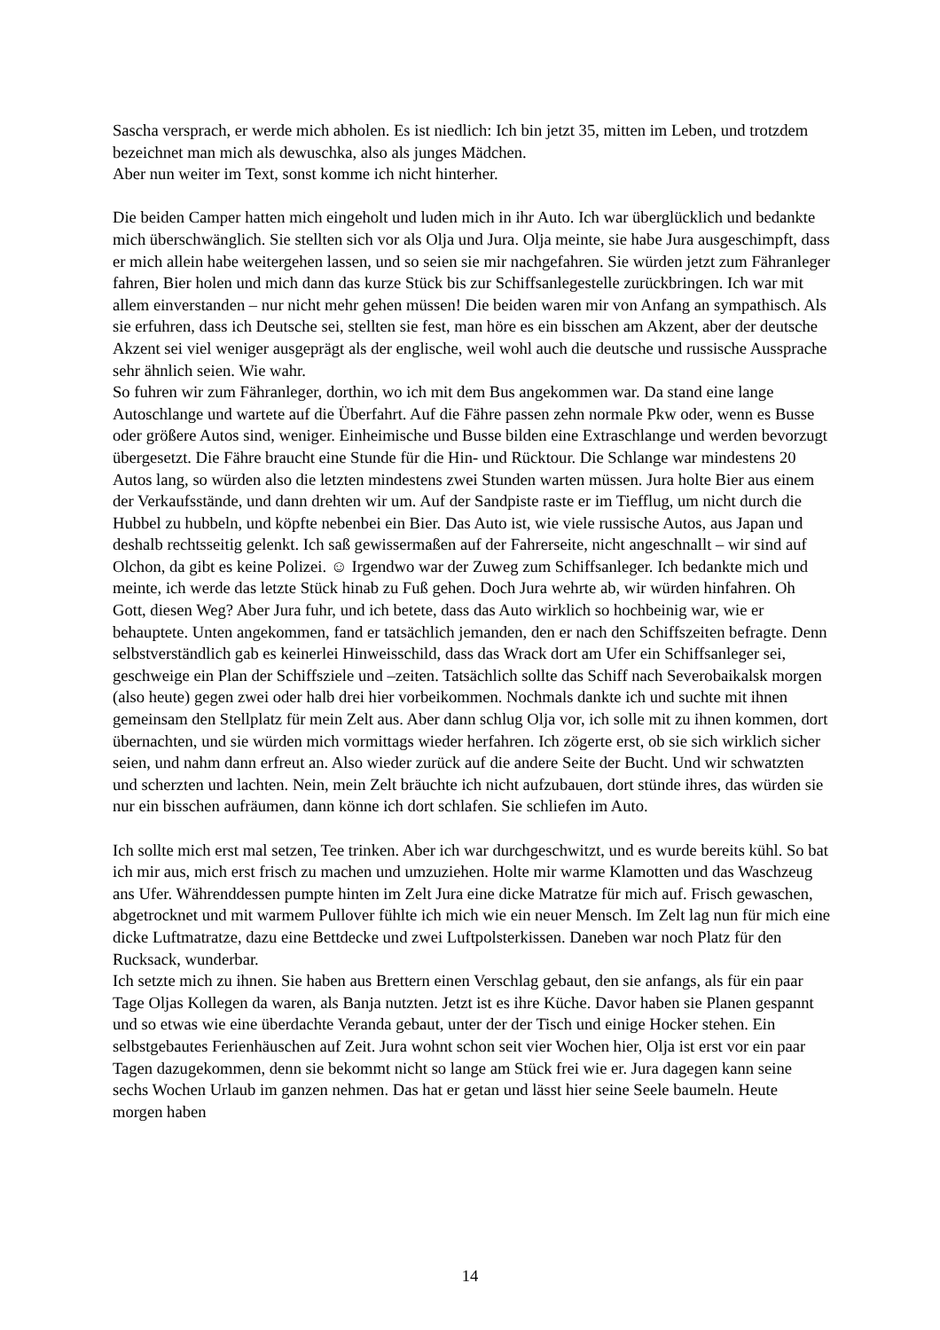Sascha versprach, er werde mich abholen. Es ist niedlich: Ich bin jetzt 35, mitten im Leben, und trotzdem bezeichnet man mich als dewuschka, also als junges Mädchen.
Aber nun weiter im Text, sonst komme ich nicht hinterher.
Die beiden Camper hatten mich eingeholt und luden mich in ihr Auto. Ich war überglücklich und bedankte mich überschwänglich. Sie stellten sich vor als Olja und Jura. Olja meinte, sie habe Jura ausgeschimpft, dass er mich allein habe weitergehen lassen, und so seien sie mir nachgefahren. Sie würden jetzt zum Fähranleger fahren, Bier holen und mich dann das kurze Stück bis zur Schiffsanlegestelle zurückbringen. Ich war mit allem einverstanden – nur nicht mehr gehen müssen! Die beiden waren mir von Anfang an sympathisch. Als sie erfuhren, dass ich Deutsche sei, stellten sie fest, man höre es ein bisschen am Akzent, aber der deutsche Akzent sei viel weniger ausgeprägt als der englische, weil wohl auch die deutsche und russische Aussprache sehr ähnlich seien. Wie wahr.
So fuhren wir zum Fähranleger, dorthin, wo ich mit dem Bus angekommen war. Da stand eine lange Autoschlange und wartete auf die Überfahrt. Auf die Fähre passen zehn normale Pkw oder, wenn es Busse oder größere Autos sind, weniger. Einheimische und Busse bilden eine Extraschlange und werden bevorzugt übergesetzt. Die Fähre braucht eine Stunde für die Hin- und Rücktour. Die Schlange war mindestens 20 Autos lang, so würden also die letzten mindestens zwei Stunden warten müssen. Jura holte Bier aus einem der Verkaufsstände, und dann drehten wir um. Auf der Sandpiste raste er im Tiefflug, um nicht durch die Hubbel zu hubbeln, und köpfte nebenbei ein Bier. Das Auto ist, wie viele russische Autos, aus Japan und deshalb rechtsseitig gelenkt. Ich saß gewissermaßen auf der Fahrerseite, nicht angeschnallt – wir sind auf Olchon, da gibt es keine Polizei. ☺ Irgendwo war der Zuweg zum Schiffsanleger. Ich bedankte mich und meinte, ich werde das letzte Stück hinab zu Fuß gehen. Doch Jura wehrte ab, wir würden hinfahren. Oh Gott, diesen Weg? Aber Jura fuhr, und ich betete, dass das Auto wirklich so hochbeinig war, wie er behauptete. Unten angekommen, fand er tatsächlich jemanden, den er nach den Schiffszeiten befragte. Denn selbstverständlich gab es keinerlei Hinweisschild, dass das Wrack dort am Ufer ein Schiffsanleger sei, geschweige ein Plan der Schiffsziele und –zeiten. Tatsächlich sollte das Schiff nach Severobaikalsk morgen (also heute) gegen zwei oder halb drei hier vorbeikommen. Nochmals dankte ich und suchte mit ihnen gemeinsam den Stellplatz für mein Zelt aus. Aber dann schlug Olja vor, ich solle mit zu ihnen kommen, dort übernachten, und sie würden mich vormittags wieder herfahren. Ich zögerte erst, ob sie sich wirklich sicher seien, und nahm dann erfreut an. Also wieder zurück auf die andere Seite der Bucht. Und wir schwatzten und scherzten und lachten. Nein, mein Zelt bräuchte ich nicht aufzubauen, dort stünde ihres, das würden sie nur ein bisschen aufräumen, dann könne ich dort schlafen. Sie schliefen im Auto.
Ich sollte mich erst mal setzen, Tee trinken. Aber ich war durchgeschwitzt, und es wurde bereits kühl. So bat ich mir aus, mich erst frisch zu machen und umzuziehen. Holte mir warme Klamotten und das Waschzeug ans Ufer. Währenddessen pumpte hinten im Zelt Jura eine dicke Matratze für mich auf. Frisch gewaschen, abgetrocknet und mit warmem Pullover fühlte ich mich wie ein neuer Mensch. Im Zelt lag nun für mich eine dicke Luftmatratze, dazu eine Bettdecke und zwei Luftpolsterkissen. Daneben war noch Platz für den Rucksack, wunderbar.
Ich setzte mich zu ihnen. Sie haben aus Brettern einen Verschlag gebaut, den sie anfangs, als für ein paar Tage Oljas Kollegen da waren, als Banja nutzten. Jetzt ist es ihre Küche. Davor haben sie Planen gespannt und so etwas wie eine überdachte Veranda gebaut, unter der der Tisch und einige Hocker stehen. Ein selbstgebautes Ferienhäuschen auf Zeit. Jura wohnt schon seit vier Wochen hier, Olja ist erst vor ein paar Tagen dazugekommen, denn sie bekommt nicht so lange am Stück frei wie er. Jura dagegen kann seine sechs Wochen Urlaub im ganzen nehmen. Das hat er getan und lässt hier seine Seele baumeln. Heute morgen haben
14